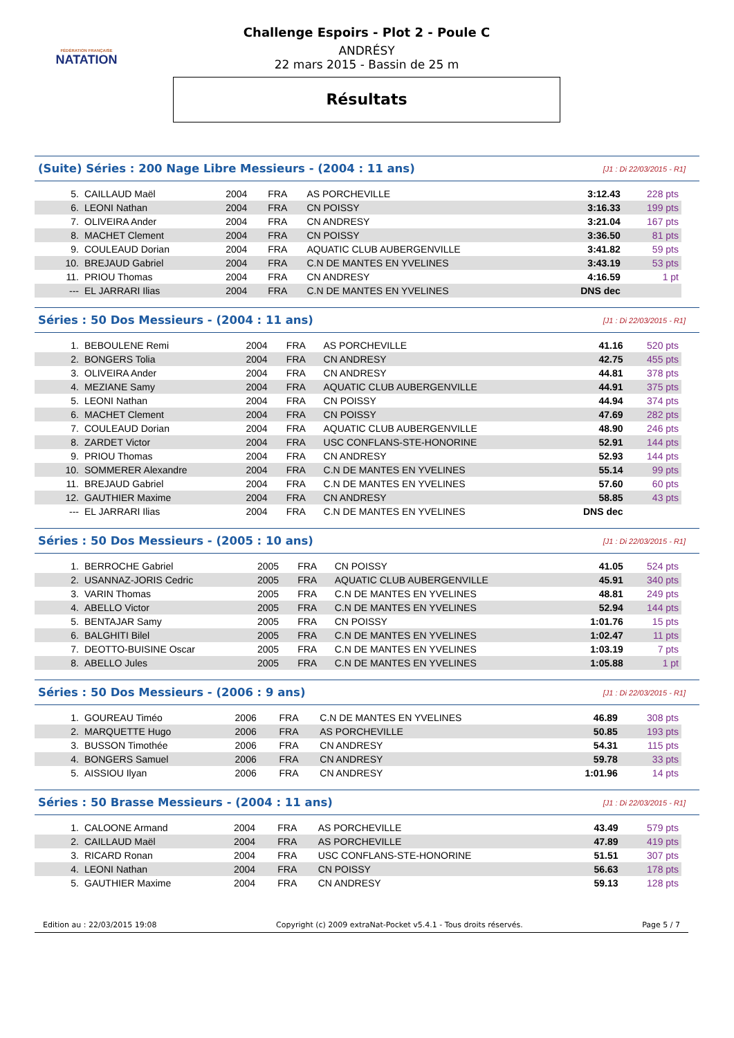FÉDÉRATION FRANÇAISE
NATATION
Challenge Espoirs - Plot 2 - Poule C
ANDRÉSY
22 mars 2015 - Bassin de 25 m
Résultats
(Suite) Séries : 200 Nage Libre Messieurs - (2004 : 11 ans)
[J1 : Di 22/03/2015 - R1]
| 5. | CAILLAUD Maël | 2004 | FRA | AS PORCHEVILLE | 3:12.43 | 228 pts |
| 6. | LEONI Nathan | 2004 | FRA | CN POISSY | 3:16.33 | 199 pts |
| 7. | OLIVEIRA Ander | 2004 | FRA | CN ANDRESY | 3:21.04 | 167 pts |
| 8. | MACHET Clement | 2004 | FRA | CN POISSY | 3:36.50 | 81 pts |
| 9. | COULEAUD Dorian | 2004 | FRA | AQUATIC CLUB AUBERGENVILLE | 3:41.82 | 59 pts |
| 10. | BREJAUD Gabriel | 2004 | FRA | C.N DE MANTES EN YVELINES | 3:43.19 | 53 pts |
| 11. | PRIOU Thomas | 2004 | FRA | CN ANDRESY | 4:16.59 | 1 pt |
| --- | EL JARRARI Ilias | 2004 | FRA | C.N DE MANTES EN YVELINES | DNS dec | |
Séries : 50 Dos Messieurs - (2004 : 11 ans)
[J1 : Di 22/03/2015 - R1]
| 1. | BEBOULENE Remi | 2004 | FRA | AS PORCHEVILLE | 41.16 | 520 pts |
| 2. | BONGERS Tolia | 2004 | FRA | CN ANDRESY | 42.75 | 455 pts |
| 3. | OLIVEIRA Ander | 2004 | FRA | CN ANDRESY | 44.81 | 378 pts |
| 4. | MEZIANE Samy | 2004 | FRA | AQUATIC CLUB AUBERGENVILLE | 44.91 | 375 pts |
| 5. | LEONI Nathan | 2004 | FRA | CN POISSY | 44.94 | 374 pts |
| 6. | MACHET Clement | 2004 | FRA | CN POISSY | 47.69 | 282 pts |
| 7. | COULEAUD Dorian | 2004 | FRA | AQUATIC CLUB AUBERGENVILLE | 48.90 | 246 pts |
| 8. | ZARDET Victor | 2004 | FRA | USC CONFLANS-STE-HONORINE | 52.91 | 144 pts |
| 9. | PRIOU Thomas | 2004 | FRA | CN ANDRESY | 52.93 | 144 pts |
| 10. | SOMMERER Alexandre | 2004 | FRA | C.N DE MANTES EN YVELINES | 55.14 | 99 pts |
| 11. | BREJAUD Gabriel | 2004 | FRA | C.N DE MANTES EN YVELINES | 57.60 | 60 pts |
| 12. | GAUTHIER Maxime | 2004 | FRA | CN ANDRESY | 58.85 | 43 pts |
| --- | EL JARRARI Ilias | 2004 | FRA | C.N DE MANTES EN YVELINES | DNS dec | |
Séries : 50 Dos Messieurs - (2005 : 10 ans)
[J1 : Di 22/03/2015 - R1]
| 1. | BERROCHE Gabriel | 2005 | FRA | CN POISSY | 41.05 | 524 pts |
| 2. | USANNAZ-JORIS Cedric | 2005 | FRA | AQUATIC CLUB AUBERGENVILLE | 45.91 | 340 pts |
| 3. | VARIN Thomas | 2005 | FRA | C.N DE MANTES EN YVELINES | 48.81 | 249 pts |
| 4. | ABELLO Victor | 2005 | FRA | C.N DE MANTES EN YVELINES | 52.94 | 144 pts |
| 5. | BENTAJAR Samy | 2005 | FRA | CN POISSY | 1:01.76 | 15 pts |
| 6. | BALGHITI Bilel | 2005 | FRA | C.N DE MANTES EN YVELINES | 1:02.47 | 11 pts |
| 7. | DEOTTO-BUISINE Oscar | 2005 | FRA | C.N DE MANTES EN YVELINES | 1:03.19 | 7 pts |
| 8. | ABELLO Jules | 2005 | FRA | C.N DE MANTES EN YVELINES | 1:05.88 | 1 pt |
Séries : 50 Dos Messieurs - (2006 : 9 ans)
[J1 : Di 22/03/2015 - R1]
| 1. | GOUREAU Timéo | 2006 | FRA | C.N DE MANTES EN YVELINES | 46.89 | 308 pts |
| 2. | MARQUETTE Hugo | 2006 | FRA | AS PORCHEVILLE | 50.85 | 193 pts |
| 3. | BUSSON Timothée | 2006 | FRA | CN ANDRESY | 54.31 | 115 pts |
| 4. | BONGERS Samuel | 2006 | FRA | CN ANDRESY | 59.78 | 33 pts |
| 5. | AISSIOU Ilyan | 2006 | FRA | CN ANDRESY | 1:01.96 | 14 pts |
Séries : 50 Brasse Messieurs - (2004 : 11 ans)
[J1 : Di 22/03/2015 - R1]
| 1. | CALOONE Armand | 2004 | FRA | AS PORCHEVILLE | 43.49 | 579 pts |
| 2. | CAILLAUD Maël | 2004 | FRA | AS PORCHEVILLE | 47.89 | 419 pts |
| 3. | RICARD Ronan | 2004 | FRA | USC CONFLANS-STE-HONORINE | 51.51 | 307 pts |
| 4. | LEONI Nathan | 2004 | FRA | CN POISSY | 56.63 | 178 pts |
| 5. | GAUTHIER Maxime | 2004 | FRA | CN ANDRESY | 59.13 | 128 pts |
Edition au : 22/03/2015 19:08 Copyright (c) 2009 extraNat-Pocket v5.4.1 - Tous droits réservés. Page 5 / 7